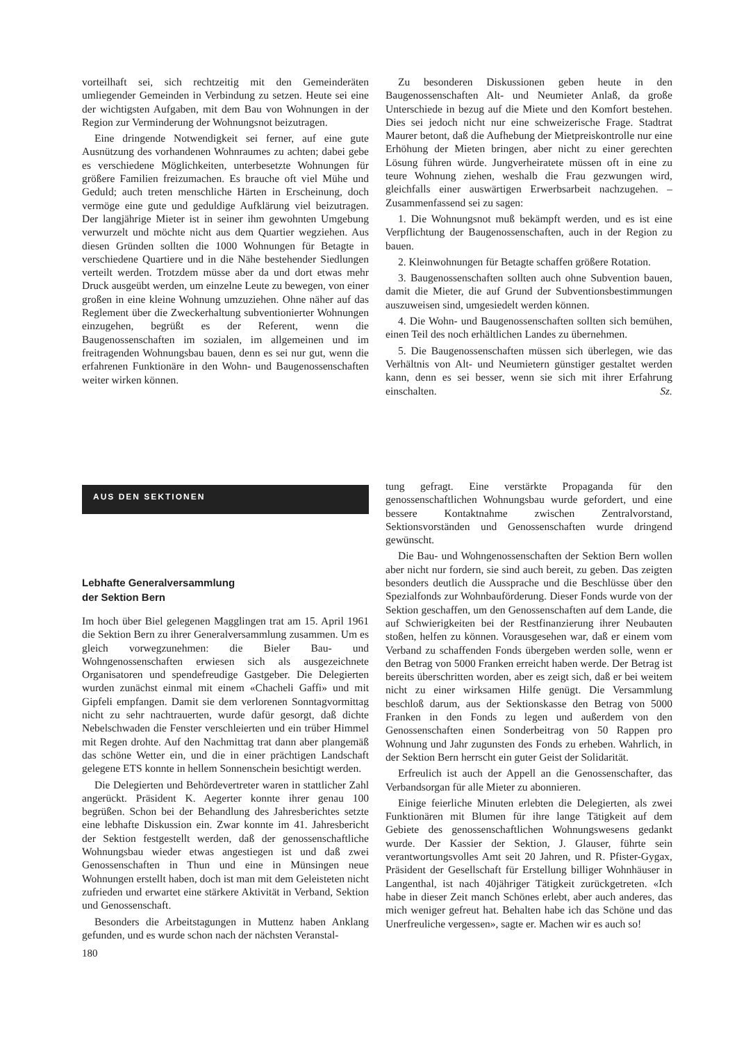vorteilhaft sei, sich rechtzeitig mit den Gemeinderäten umliegender Gemeinden in Verbindung zu setzen. Heute sei eine der wichtigsten Aufgaben, mit dem Bau von Wohnungen in der Region zur Verminderung der Wohnungsnot beizutragen.
Eine dringende Notwendigkeit sei ferner, auf eine gute Ausnützung des vorhandenen Wohnraumes zu achten; dabei gebe es verschiedene Möglichkeiten, unterbesetzte Wohnungen für größere Familien freizumachen. Es brauche oft viel Mühe und Geduld; auch treten menschliche Härten in Erscheinung, doch vermöge eine gute und geduldige Aufklärung viel beizutragen. Der langjährige Mieter ist in seiner ihm gewohnten Umgebung verwurzelt und möchte nicht aus dem Quartier wegziehen. Aus diesen Gründen sollten die 1000 Wohnungen für Betagte in verschiedene Quartiere und in die Nähe bestehender Siedlungen verteilt werden. Trotzdem müsse aber da und dort etwas mehr Druck ausgeübt werden, um einzelne Leute zu bewegen, von einer großen in eine kleine Wohnung umzuziehen. Ohne näher auf das Reglement über die Zweckerhaltung subventionierter Wohnungen einzugehen, begrüßt es der Referent, wenn die Baugenossenschaften im sozialen, im allgemeinen und im freitragenden Wohnungsbau bauen, denn es sei nur gut, wenn die erfahrenen Funktionäre in den Wohn- und Baugenossenschaften weiter wirken können.
Zu besonderen Diskussionen geben heute in den Baugenossenschaften Alt- und Neumieter Anlaß, da große Unterschiede in bezug auf die Miete und den Komfort bestehen. Dies sei jedoch nicht nur eine schweizerische Frage. Stadtrat Maurer betont, daß die Aufhebung der Mietpreiskontrolle nur eine Erhöhung der Mieten bringen, aber nicht zu einer gerechten Lösung führen würde. Jungverheiratete müssen oft in eine zu teure Wohnung ziehen, weshalb die Frau gezwungen wird, gleichfalls einer auswärtigen Erwerbsarbeit nachzugehen. – Zusammenfassend sei zu sagen:
1. Die Wohnungsnot muß bekämpft werden, und es ist eine Verpflichtung der Baugenossenschaften, auch in der Region zu bauen.
2. Kleinwohnungen für Betagte schaffen größere Rotation.
3. Baugenossenschaften sollten auch ohne Subvention bauen, damit die Mieter, die auf Grund der Subventionsbestimmungen auszuweisen sind, umgesiedelt werden können.
4. Die Wohn- und Baugenossenschaften sollten sich bemühen, einen Teil des noch erhältlichen Landes zu übernehmen.
5. Die Baugenossenschaften müssen sich überlegen, wie das Verhältnis von Alt- und Neumietern günstiger gestaltet werden kann, denn es sei besser, wenn sie sich mit ihrer Erfahrung einschalten. Sz.
AUS DEN SEKTIONEN
Lebhafte Generalversammlung
der Sektion Bern
Im hoch über Biel gelegenen Magglingen trat am 15. April 1961 die Sektion Bern zu ihrer Generalversammlung zusammen. Um es gleich vorwegzunehmen: die Bieler Bau- und Wohngenossenschaften erwiesen sich als ausgezeichnete Organisatoren und spendefreudige Gastgeber. Die Delegierten wurden zunächst einmal mit einem «Chacheli Gaffi» und mit Gipfeli empfangen. Damit sie dem verlorenen Sonntagvormittag nicht zu sehr nachtrauerten, wurde dafür gesorgt, daß dichte Nebelschwaden die Fenster verschleierten und ein trüber Himmel mit Regen drohte. Auf den Nachmittag trat dann aber plangemäß das schöne Wetter ein, und die in einer prächtigen Landschaft gelegene ETS konnte in hellem Sonnenschein besichtigt werden.
Die Delegierten und Behördevertreter waren in stattlicher Zahl angerückt. Präsident K. Aegerter konnte ihrer genau 100 begrüßen. Schon bei der Behandlung des Jahresberichtes setzte eine lebhafte Diskussion ein. Zwar konnte im 41. Jahresbericht der Sektion festgestellt werden, daß der genossenschaftliche Wohnungsbau wieder etwas angestiegen ist und daß zwei Genossenschaften in Thun und eine in Münsingen neue Wohnungen erstellt haben, doch ist man mit dem Geleisteten nicht zufrieden und erwartet eine stärkere Aktivität in Verband, Sektion und Genossenschaft.
Besonders die Arbeitstagungen in Muttenz haben Anklang gefunden, und es wurde schon nach der nächsten Veranstal-
tung gefragt. Eine verstärkte Propaganda für den genossenschaftlichen Wohnungsbau wurde gefordert, und eine bessere Kontaktnahme zwischen Zentralvorstand, Sektionsvorständen und Genossenschaften wurde dringend gewünscht.
Die Bau- und Wohngenossenschaften der Sektion Bern wollen aber nicht nur fordern, sie sind auch bereit, zu geben. Das zeigten besonders deutlich die Aussprache und die Beschlüsse über den Spezialfonds zur Wohnbauförderung. Dieser Fonds wurde von der Sektion geschaffen, um den Genossenschaften auf dem Lande, die auf Schwierigkeiten bei der Restfinanzierung ihrer Neubauten stoßen, helfen zu können. Vorausgesehen war, daß er einem vom Verband zu schaffenden Fonds übergeben werden solle, wenn er den Betrag von 5000 Franken erreicht haben werde. Der Betrag ist bereits überschritten worden, aber es zeigt sich, daß er bei weitem nicht zu einer wirksamen Hilfe genügt. Die Versammlung beschloß darum, aus der Sektionskasse den Betrag von 5000 Franken in den Fonds zu legen und außerdem von den Genossenschaften einen Sonderbeitrag von 50 Rappen pro Wohnung und Jahr zugunsten des Fonds zu erheben. Wahrlich, in der Sektion Bern herrscht ein guter Geist der Solidarität.
Erfreulich ist auch der Appell an die Genossenschafter, das Verbandsorgan für alle Mieter zu abonnieren.
Einige feierliche Minuten erlebten die Delegierten, als zwei Funktionären mit Blumen für ihre lange Tätigkeit auf dem Gebiete des genossenschaftlichen Wohnungswesens gedankt wurde. Der Kassier der Sektion, J. Glauser, führte sein verantwortungsvolles Amt seit 20 Jahren, und R. Pfister-Gygax, Präsident der Gesellschaft für Erstellung billiger Wohnhäuser in Langenthal, ist nach 40jähriger Tätigkeit zurückgetreten. «Ich habe in dieser Zeit manch Schönes erlebt, aber auch anderes, das mich weniger gefreut hat. Behalten habe ich das Schöne und das Unerfreuliche vergessen», sagte er. Machen wir es auch so!
180